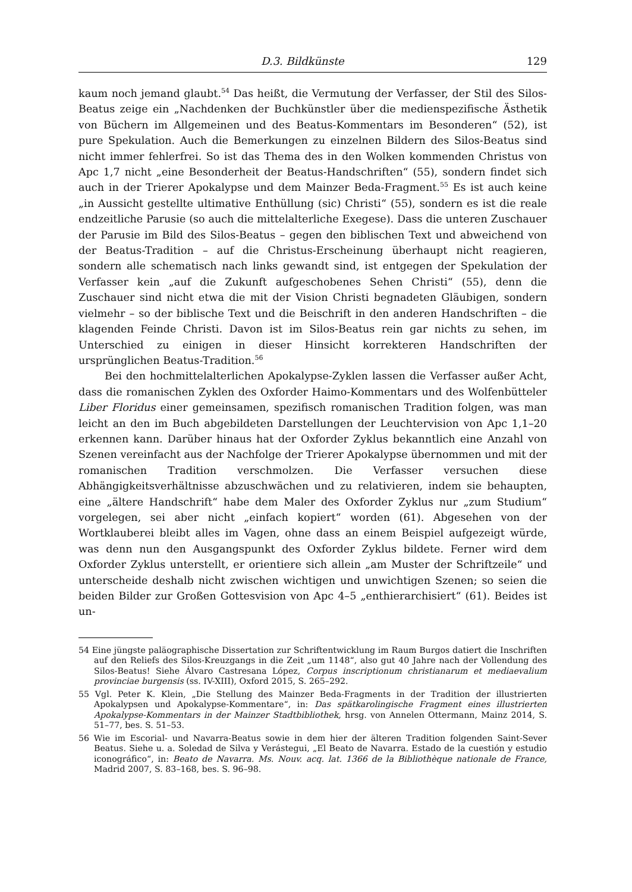D.3. Bildkünste 129
kaum noch jemand glaubt.<sup>54</sup> Das heißt, die Vermutung der Verfasser, der Stil des Silos-Beatus zeige ein „Nachdenken der Buchkünstler über die medienspezifische Ästhetik von Büchern im Allgemeinen und des Beatus-Kommentars im Besonderen“ (52), ist pure Spekulation. Auch die Bemerkungen zu einzelnen Bildern des Silos-Beatus sind nicht immer fehlerfrei. So ist das Thema des in den Wolken kommenden Christus von Apc 1,7 nicht „eine Besonderheit der Beatus-Handschriften“ (55), sondern findet sich auch in der Trierer Apokalypse und dem Mainzer Beda-Fragment.<sup>55</sup> Es ist auch keine „in Aussicht gestellte ultimative Enthüllung (sic) Christi“ (55), sondern es ist die reale endzeitliche Parusie (so auch die mittelalterliche Exegese). Dass die unteren Zuschauer der Parusie im Bild des Silos-Beatus – gegen den biblischen Text und abweichend von der Beatus-Tradition – auf die Christus-Erscheinung überhaupt nicht reagieren, sondern alle schematisch nach links gewandt sind, ist entgegen der Spekulation der Verfasser kein „auf die Zukunft aufgeschobenes Sehen Christi“ (55), denn die Zuschauer sind nicht etwa die mit der Vision Christi begnadeten Gläubigen, sondern vielmehr – so der biblische Text und die Beischrift in den anderen Handschriften – die klagenden Feinde Christi. Davon ist im Silos-Beatus rein gar nichts zu sehen, im Unterschied zu einigen in dieser Hinsicht korrekteren Handschriften der ursprünglichen Beatus-Tradition.<sup>56</sup>
Bei den hochmittelalterlichen Apokalypse-Zyklen lassen die Verfasser außer Acht, dass die romanischen Zyklen des Oxforder Haimo-Kommentars und des Wolfenbütteler Liber Floridus einer gemeinsamen, spezifisch romanischen Tradition folgen, was man leicht an den im Buch abgebildeten Darstellungen der Leuchtervision von Apc 1,1–20 erkennen kann. Darüber hinaus hat der Oxforder Zyklus bekanntlich eine Anzahl von Szenen vereinfacht aus der Nachfolge der Trierer Apokalypse übernommen und mit der romanischen Tradition verschmolzen. Die Verfasser versuchen diese Abhängigkeitsverhältnisse abzuschwächen und zu relativieren, indem sie behaupten, eine „ältere Handschrift“ habe dem Maler des Oxforder Zyklus nur „zum Studium“ vorgelegen, sei aber nicht „einfach kopiert“ worden (61). Abgesehen von der Wortklauberei bleibt alles im Vagen, ohne dass an einem Beispiel aufgezeigt würde, was denn nun den Ausgangspunkt des Oxforder Zyklus bildete. Ferner wird dem Oxforder Zyklus unterstellt, er orientiere sich allein „am Muster der Schriftzeile“ und unterscheide deshalb nicht zwischen wichtigen und unwichtigen Szenen; so seien die beiden Bilder zur Großen Gottesvision von Apc 4–5 „enthierarchisiert“ (61). Beides ist un-
54 Eine jüngste paläographische Dissertation zur Schriftentwicklung im Raum Burgos datiert die Inschriften auf den Reliefs des Silos-Kreuzgangs in die Zeit „um 1148“, also gut 40 Jahre nach der Vollendung des Silos-Beatus! Siehe Álvaro Castresana López, Corpus inscriptionum christianarum et mediaevalium provinciae burgensis (ss. IV-XIII), Oxford 2015, S. 265–292.
55 Vgl. Peter K. Klein, „Die Stellung des Mainzer Beda-Fragments in der Tradition der illustrierten Apokalypsen und Apokalypse-Kommentare“, in: Das spätkarolingische Fragment eines illustrierten Apokalypse-Kommentars in der Mainzer Stadtbibliothek, hrsg. von Annelen Ottermann, Mainz 2014, S. 51–77, bes. S. 51–53.
56 Wie im Escorial- und Navarra-Beatus sowie in dem hier der älteren Tradition folgenden Saint-Sever Beatus. Siehe u. a. Soledad de Silva y Verástegui, „El Beato de Navarra. Estado de la cuestión y estudio iconográfico“, in: Beato de Navarra. Ms. Nouv. acq. lat. 1366 de la Bibliothèque nationale de France, Madrid 2007, S. 83–168, bes. S. 96–98.